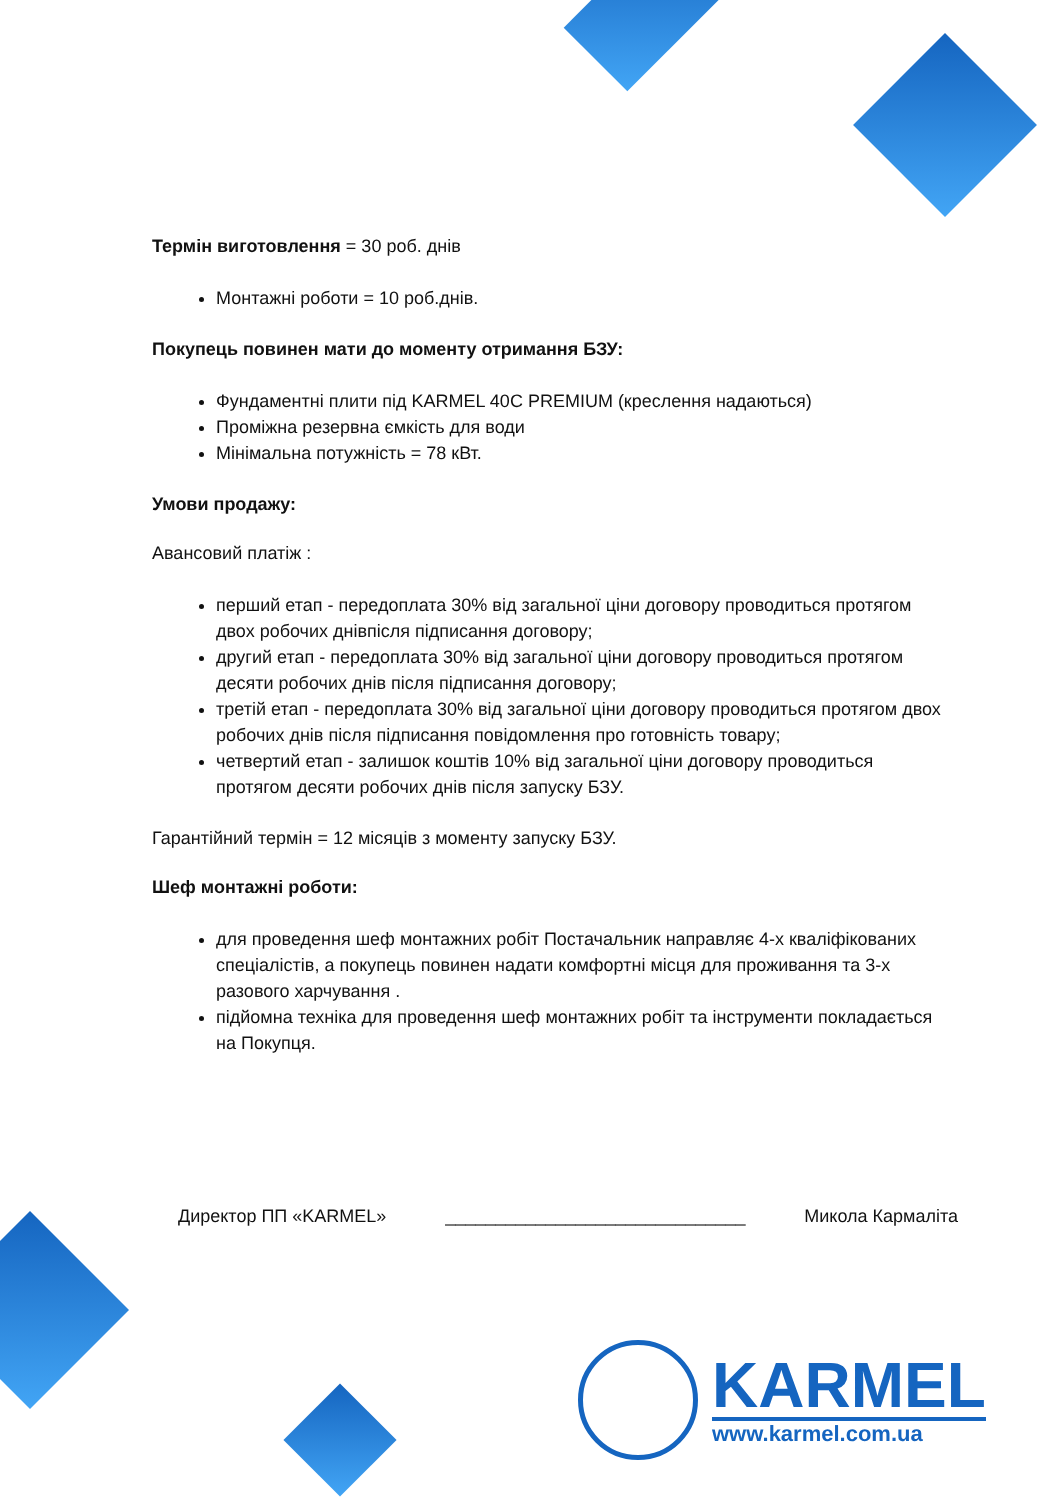Термін виготовлення = 30 роб. днів
Монтажні роботи = 10 роб.днів.
Покупець повинен мати до моменту отримання БЗУ:
Фундаментні плити під KARMEL 40C PREMIUM (креслення надаються)
Проміжна резервна ємкість для води
Мінімальна потужність = 78 кВт.
Умови продажу:
Авансовий платіж :
перший етап - передоплата 30% від загальної ціни договору проводиться протягом двох робочих днівпісля підписання договору;
другий етап - передоплата 30% від загальної ціни договору проводиться протягом десяти робочих днів після підписання договору;
третій етап - передоплата 30% від загальної ціни договору проводиться протягом двох робочих днів після підписання повідомлення про готовність товару;
четвертий етап - залишок коштів 10% від загальної ціни договору проводиться протягом десяти робочих днів після запуску БЗУ.
Гарантійний термін = 12 місяців з моменту запуску БЗУ.
Шеф монтажні роботи:
для проведення шеф монтажних робіт Постачальник направляє 4-х кваліфікованих спеціалістів, а покупець повинен надати комфортні місця для проживання та 3-х разового харчування .
підйомна техніка для проведення шеф монтажних робіт та інструменти покладається на Покупця.
Директор ПП «KARMEL» ______________________________ Микола Кармаліта
KARMEL
www.karmel.com.ua